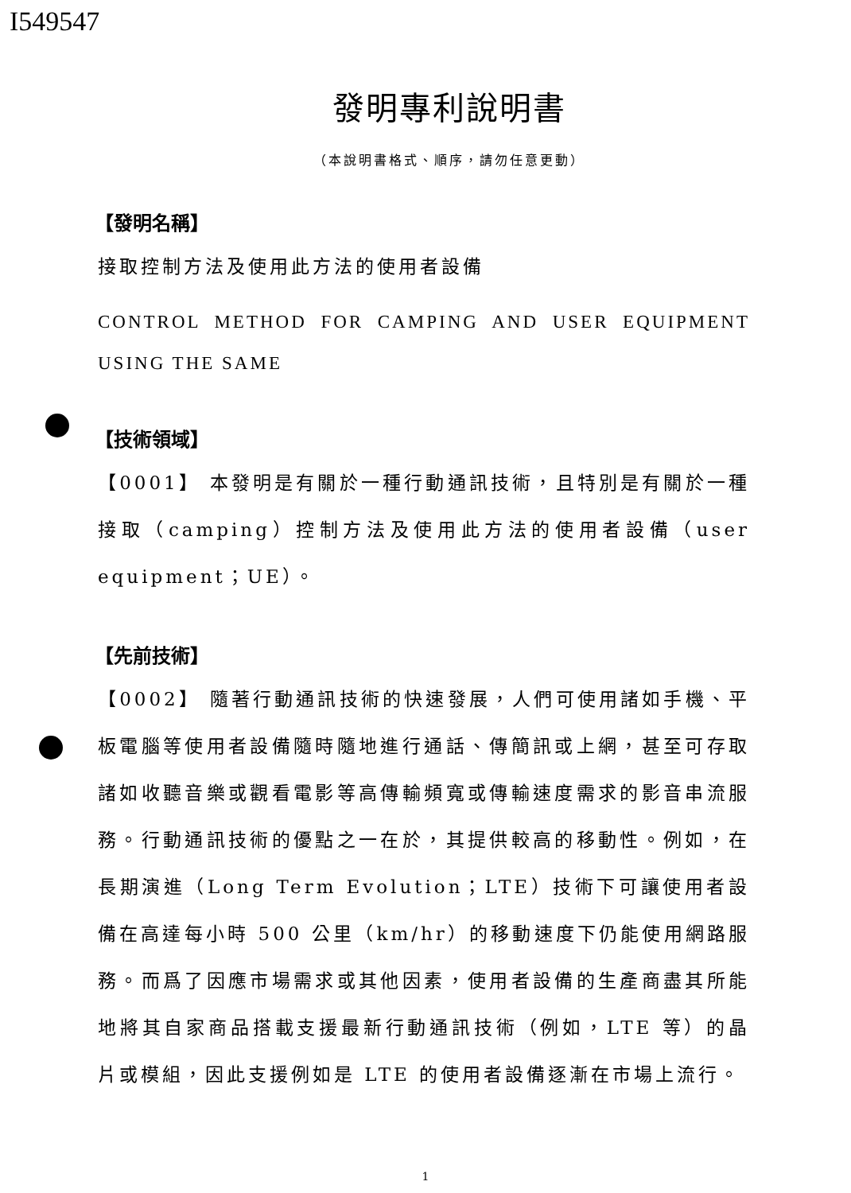I549547
發明專利說明書
（本說明書格式、順序，請勿任意更動）
【發明名稱】
接取控制方法及使用此方法的使用者設備
CONTROL METHOD FOR CAMPING AND USER EQUIPMENT USING THE SAME
【技術領域】
【0001】 本發明是有關於一種行動通訊技術，且特別是有關於一種接取（camping）控制方法及使用此方法的使用者設備（user equipment；UE）。
【先前技術】
【0002】 隨著行動通訊技術的快速發展，人們可使用諸如手機、平板電腦等使用者設備隨時隨地進行通話、傳簡訊或上網，甚至可存取諸如收聽音樂或觀看電影等高傳輸頻寬或傳輸速度需求的影音串流服務。行動通訊技術的優點之一在於，其提供較高的移動性。例如，在長期演進（Long Term Evolution；LTE）技術下可讓使用者設備在高達每小時 500 公里（km/hr）的移動速度下仍能使用網路服務。而爲了因應市場需求或其他因素，使用者設備的生產商盡其所能地將其自家商品搭載支援最新行動通訊技術（例如，LTE 等）的晶片或模組，因此支援例如是 LTE 的使用者設備逐漸在市場上流行。
1